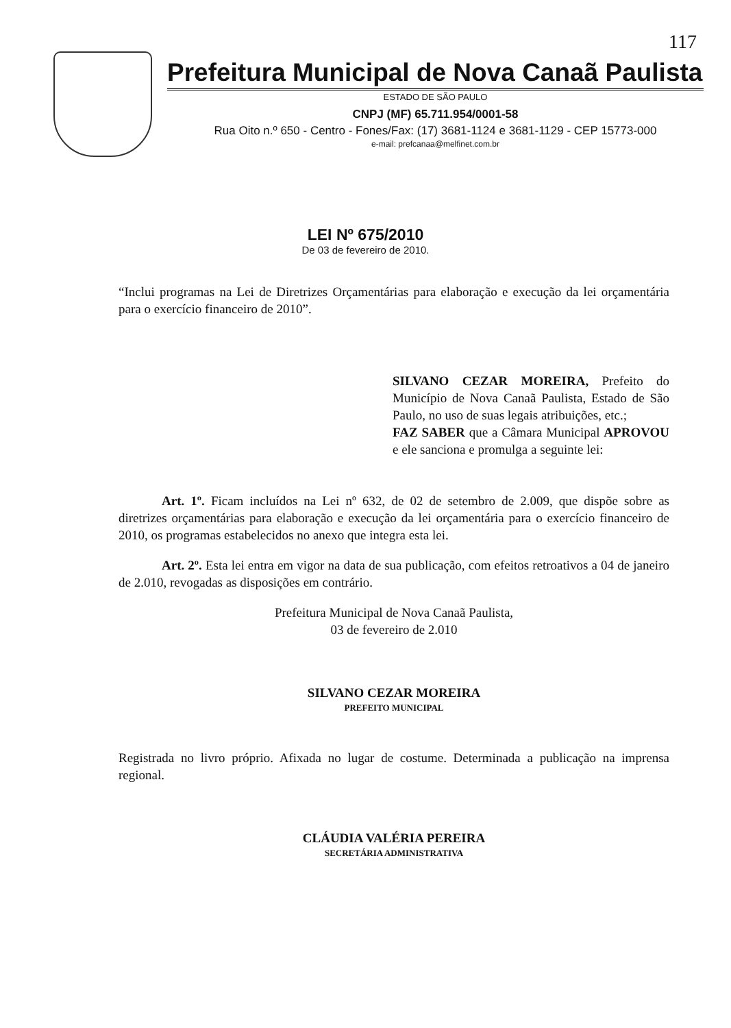117
Prefeitura Municipal de Nova Canaã Paulista
ESTADO DE SÃO PAULO
CNPJ (MF) 65.711.954/0001-58
Rua Oito n.º 650 - Centro - Fones/Fax: (17) 3681-1124 e 3681-1129 - CEP 15773-000
e-mail: prefcanaa@melfinet.com.br
LEI Nº 675/2010
De 03 de fevereiro de 2010.
“Inclui programas na Lei de Diretrizes Orçamentárias para elaboração e execução da lei orçamentária para o exercício financeiro de 2010”.
SILVANO CEZAR MOREIRA, Prefeito do Município de Nova Canaã Paulista, Estado de São Paulo, no uso de suas legais atribuições, etc.;
FAZ SABER que a Câmara Municipal APROVOU e ele sanciona e promulga a seguinte lei:
Art. 1º. Ficam incluídos na Lei nº 632, de 02 de setembro de 2.009, que dispõe sobre as diretrizes orçamentárias para elaboração e execução da lei orçamentária para o exercício financeiro de 2010, os programas estabelecidos no anexo que integra esta lei.
Art. 2º. Esta lei entra em vigor na data de sua publicação, com efeitos retroativos a 04 de janeiro de 2.010, revogadas as disposições em contrário.
Prefeitura Municipal de Nova Canaã Paulista,
03 de fevereiro de 2.010
SILVANO CEZAR MOREIRA
PREFEITO MUNICIPAL
Registrada no livro próprio. Afixada no lugar de costume. Determinada a publicação na imprensa regional.
CLÁUDIA VALÉRIA PEREIRA
SECRETÁRIA ADMINISTRATIVA